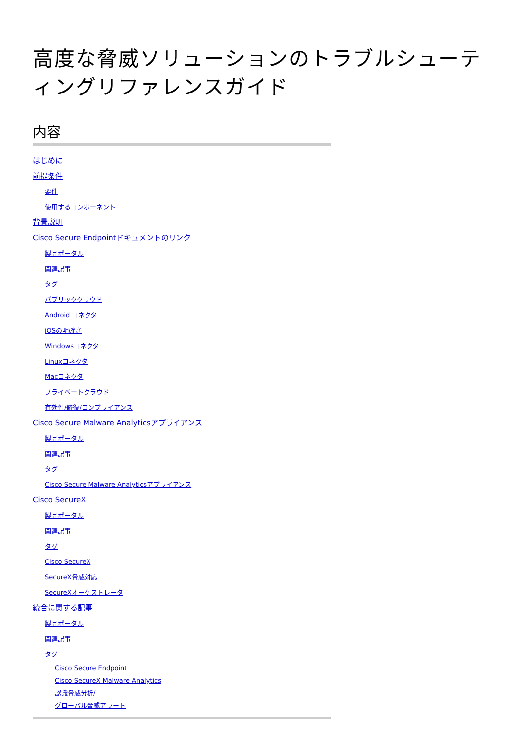高度な脅威ソリューションのトラブルシューティングリファレンスガイド
内容
はじめに
前提条件
要件
使用するコンポーネント
背景説明
Cisco Secure Endpointドキュメントのリンク
製品ポータル
関連記事
タグ
パブリッククラウド
Android コネクタ
iOSの明確さ
Windowsコネクタ
Linuxコネクタ
Macコネクタ
プライベートクラウド
有効性/修復/コンプライアンス
Cisco Secure Malware Analyticsアプライアンス
製品ポータル
関連記事
タグ
Cisco Secure Malware Analyticsアプライアンス
Cisco SecureX
製品ポータル
関連記事
タグ
Cisco SecureX
SecureX脅威対応
SecureXオーケストレータ
統合に関する記事
製品ポータル
関連記事
タグ
Cisco Secure Endpoint
Cisco SecureX Malware Analytics
認識脅威分析/
グローバル脅威アラート